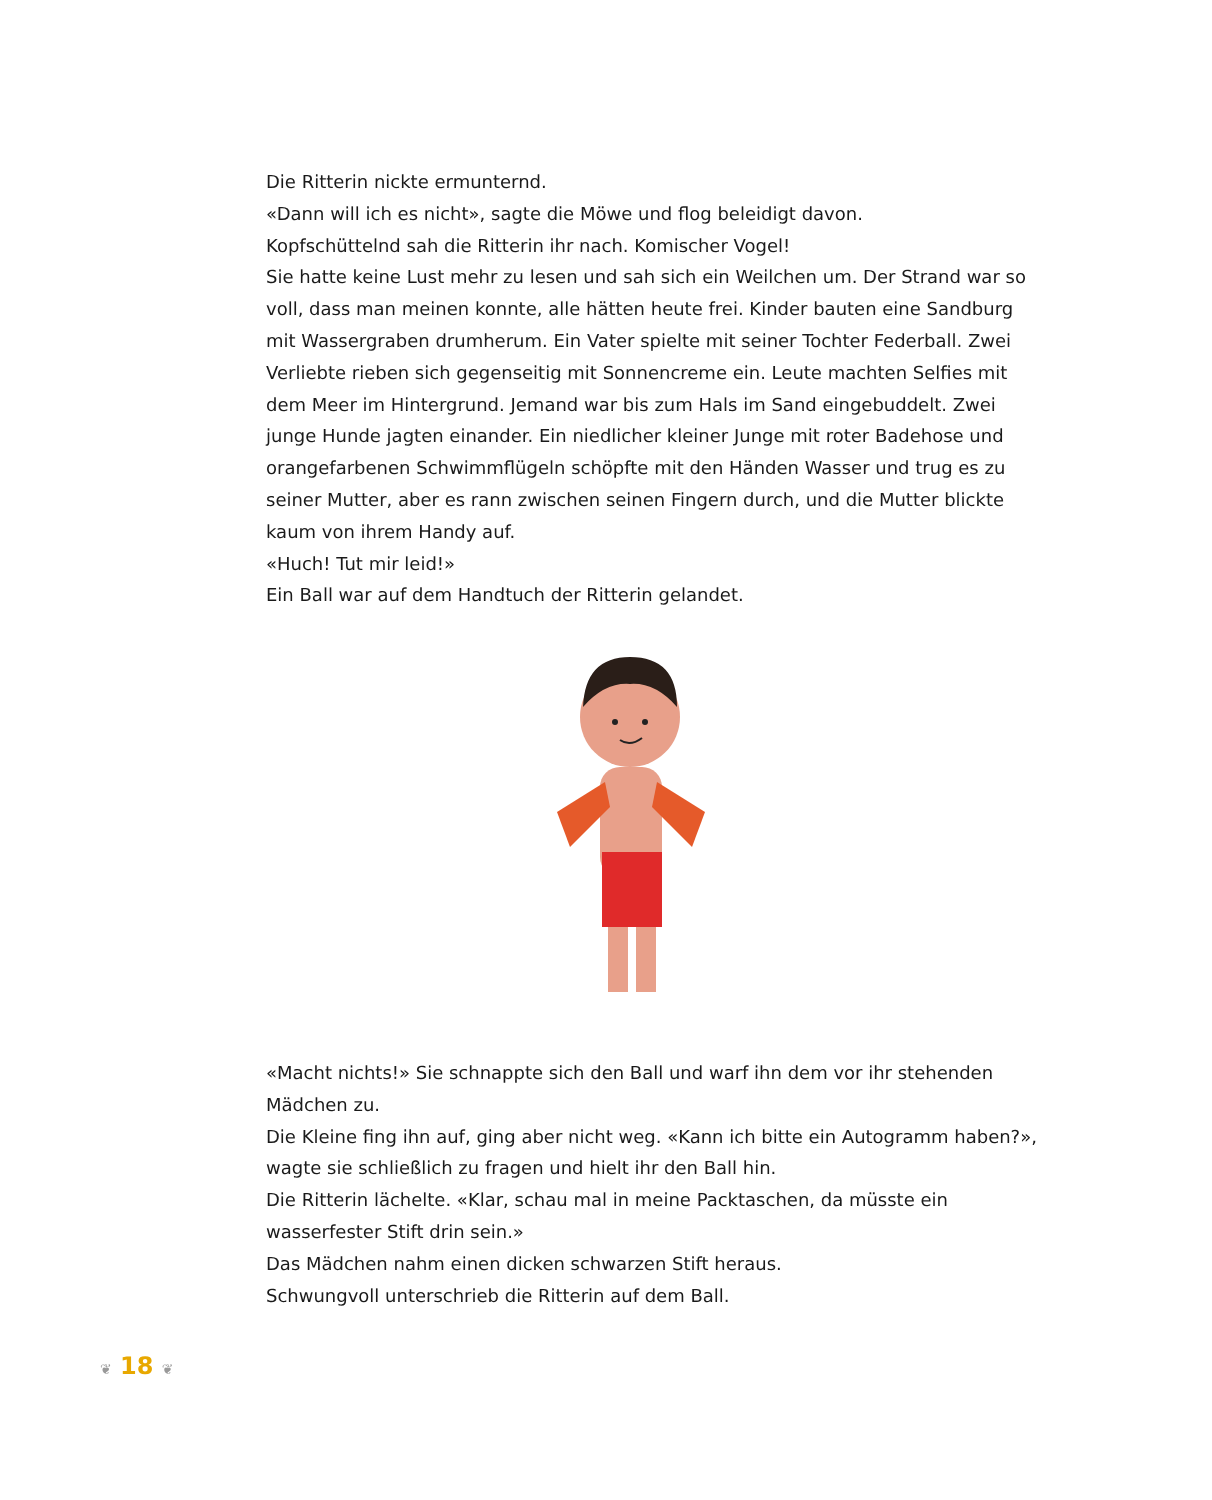Die Ritterin nickte ermunternd.
«Dann will ich es nicht», sagte die Möwe und flog beleidigt davon.
Kopfschüttelnd sah die Ritterin ihr nach. Komischer Vogel!
Sie hatte keine Lust mehr zu lesen und sah sich ein Weilchen um. Der Strand war so voll, dass man meinen konnte, alle hätten heute frei. Kinder bauten eine Sandburg mit Wassergraben drumherum. Ein Vater spielte mit seiner Tochter Federball. Zwei Verliebte rieben sich gegenseitig mit Sonnencreme ein. Leute machten Selfies mit dem Meer im Hintergrund. Jemand war bis zum Hals im Sand eingebuddelt. Zwei junge Hunde jagten einander. Ein niedlicher kleiner Junge mit roter Badehose und orangefarbenen Schwimmflügeln schöpfte mit den Händen Wasser und trug es zu seiner Mutter, aber es rann zwischen seinen Fingern durch, und die Mutter blickte kaum von ihrem Handy auf.
«Huch! Tut mir leid!»
Ein Ball war auf dem Handtuch der Ritterin gelandet.
«Macht nichts!» Sie schnappte sich den Ball und warf ihn dem vor ihr stehenden Mädchen zu.
Die Kleine fing ihn auf, ging aber nicht weg. «Kann ich bitte ein Autogramm haben?», wagte sie schließlich zu fragen und hielt ihr den Ball hin.
Die Ritterin lächelte. «Klar, schau mal in meine Packtaschen, da müsste ein wasserfester Stift drin sein.»
Das Mädchen nahm einen dicken schwarzen Stift heraus.
Schwungvoll unterschrieb die Ritterin auf dem Ball.
❦ 18 ❦